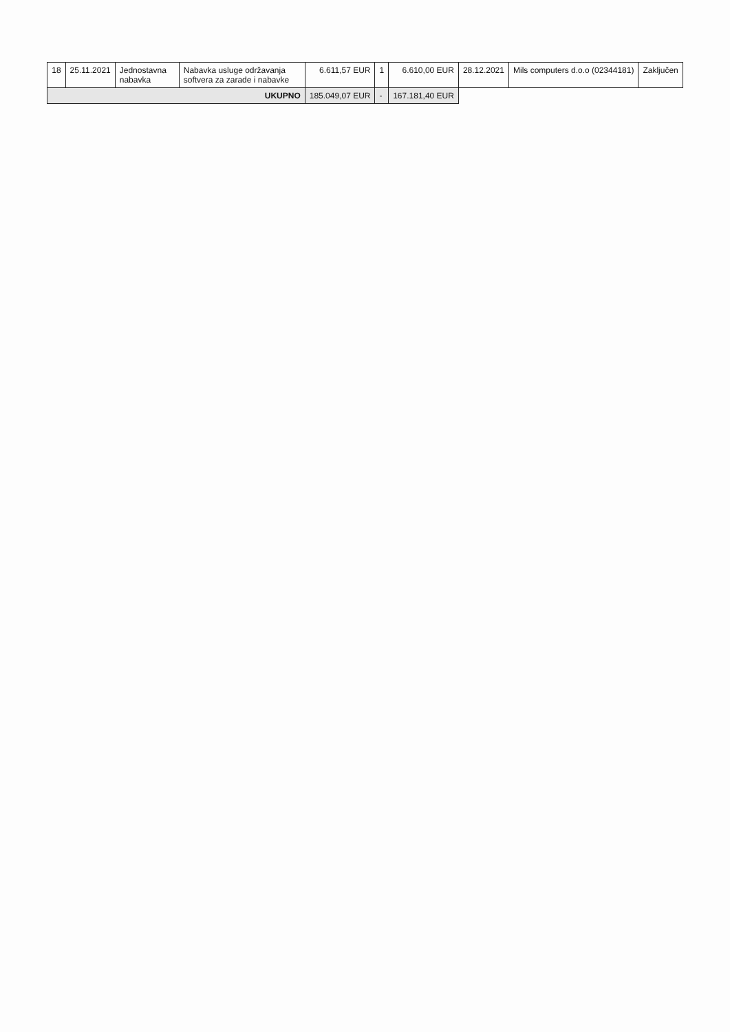| 18 | 25.11.2021 | Jednostavna nabavka | Nabavka usluge održavanja softvera za zarade i nabavke | 6.611,57 EUR | 1 | 6.610,00 EUR | 28.12.2021 | Mils computers d.o.o (02344181) | Zaključen |
| UKUPNO | | | | 185.049,07 EUR | - | 167.181,40 EUR | | | |